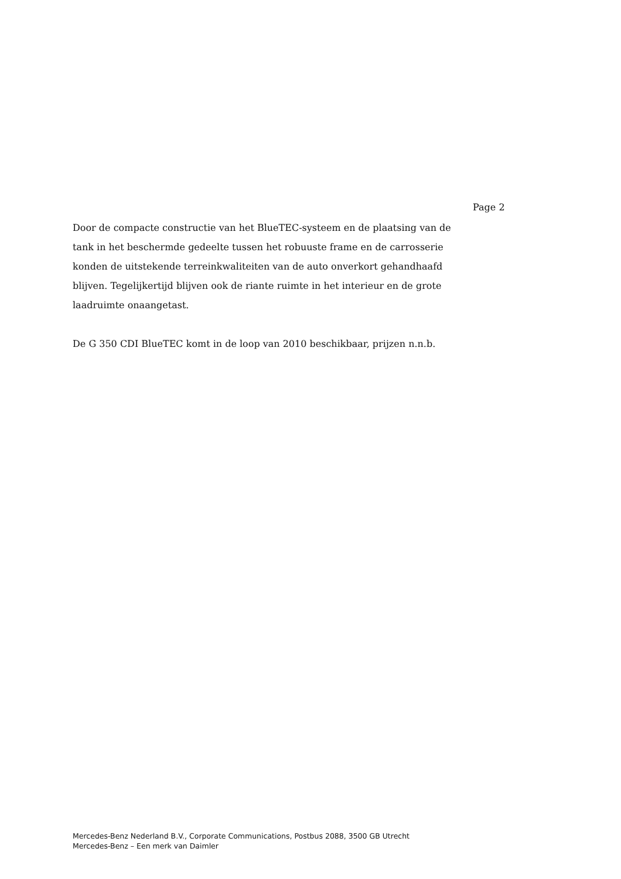Page 2
Door de compacte constructie van het BlueTEC-systeem en de plaatsing van de tank in het beschermde gedeelte tussen het robuuste frame en de carrosserie konden de uitstekende terreinkwaliteiten van de auto onverkort gehandhaafd blijven. Tegelijkertijd blijven ook de riante ruimte in het interieur en de grote laadruimte onaangetast.
De G 350 CDI BlueTEC komt in de loop van 2010 beschikbaar, prijzen n.n.b.
Mercedes-Benz Nederland B.V., Corporate Communications, Postbus 2088, 3500 GB Utrecht
Mercedes-Benz – Een merk van Daimler